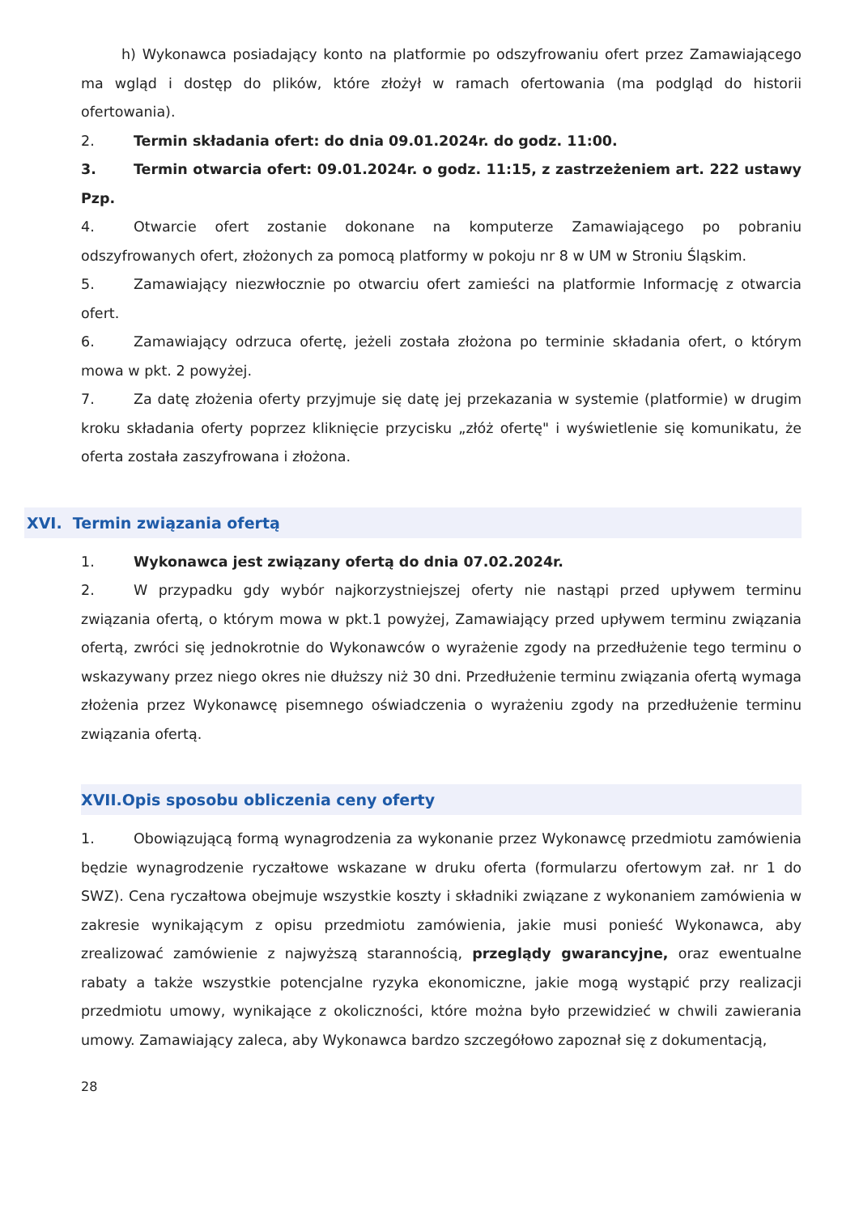h) Wykonawca posiadający konto na platformie po odszyfrowaniu ofert przez Zamawiającego ma wgląd i dostęp do plików, które złożył w ramach ofertowania (ma podgląd do historii ofertowania).
2. Termin składania ofert: do dnia 09.01.2024r. do godz. 11:00.
3. Termin otwarcia ofert: 09.01.2024r. o godz. 11:15, z zastrzeżeniem art. 222 ustawy Pzp.
4. Otwarcie ofert zostanie dokonane na komputerze Zamawiającego po pobraniu odszyfrowanych ofert, złożonych za pomocą platformy w pokoju nr 8 w UM w Stroniu Śląskim.
5. Zamawiający niezwłocznie po otwarciu ofert zamieści na platformie Informację z otwarcia ofert.
6. Zamawiający odrzuca ofertę, jeżeli została złożona po terminie składania ofert, o którym mowa w pkt. 2 powyżej.
7. Za datę złożenia oferty przyjmuje się datę jej przekazania w systemie (platformie) w drugim kroku składania oferty poprzez kliknięcie przycisku „złóż ofertę" i wyświetlenie się komunikatu, że oferta została zaszyfrowana i złożona.
XVI. Termin związania ofertą
1. Wykonawca jest związany ofertą do dnia 07.02.2024r.
2. W przypadku gdy wybór najkorzystniejszej oferty nie nastąpi przed upływem terminu związania ofertą, o którym mowa w pkt.1 powyżej, Zamawiający przed upływem terminu związania ofertą, zwróci się jednokrotnie do Wykonawców o wyrażenie zgody na przedłużenie tego terminu o wskazywany przez niego okres nie dłuższy niż 30 dni. Przedłużenie terminu związania ofertą wymaga złożenia przez Wykonawcę pisemnego oświadczenia o wyrażeniu zgody na przedłużenie terminu związania ofertą.
XVII.Opis sposobu obliczenia ceny oferty
1. Obowiązującą formą wynagrodzenia za wykonanie przez Wykonawcę przedmiotu zamówienia będzie wynagrodzenie ryczałtowe wskazane w druku oferta (formularzu ofertowym zał. nr 1 do SWZ). Cena ryczałtowa obejmuje wszystkie koszty i składniki związane z wykonaniem zamówienia w zakresie wynikającym z opisu przedmiotu zamówienia, jakie musi ponieść Wykonawca, aby zrealizować zamówienie z najwyższą starannością, przeglądy gwarancyjne, oraz ewentualne rabaty a także wszystkie potencjalne ryzyka ekonomiczne, jakie mogą wystąpić przy realizacji przedmiotu umowy, wynikające z okoliczności, które można było przewidzieć w chwili zawierania umowy. Zamawiający zaleca, aby Wykonawca bardzo szczegółowo zapoznał się z dokumentacją,
28